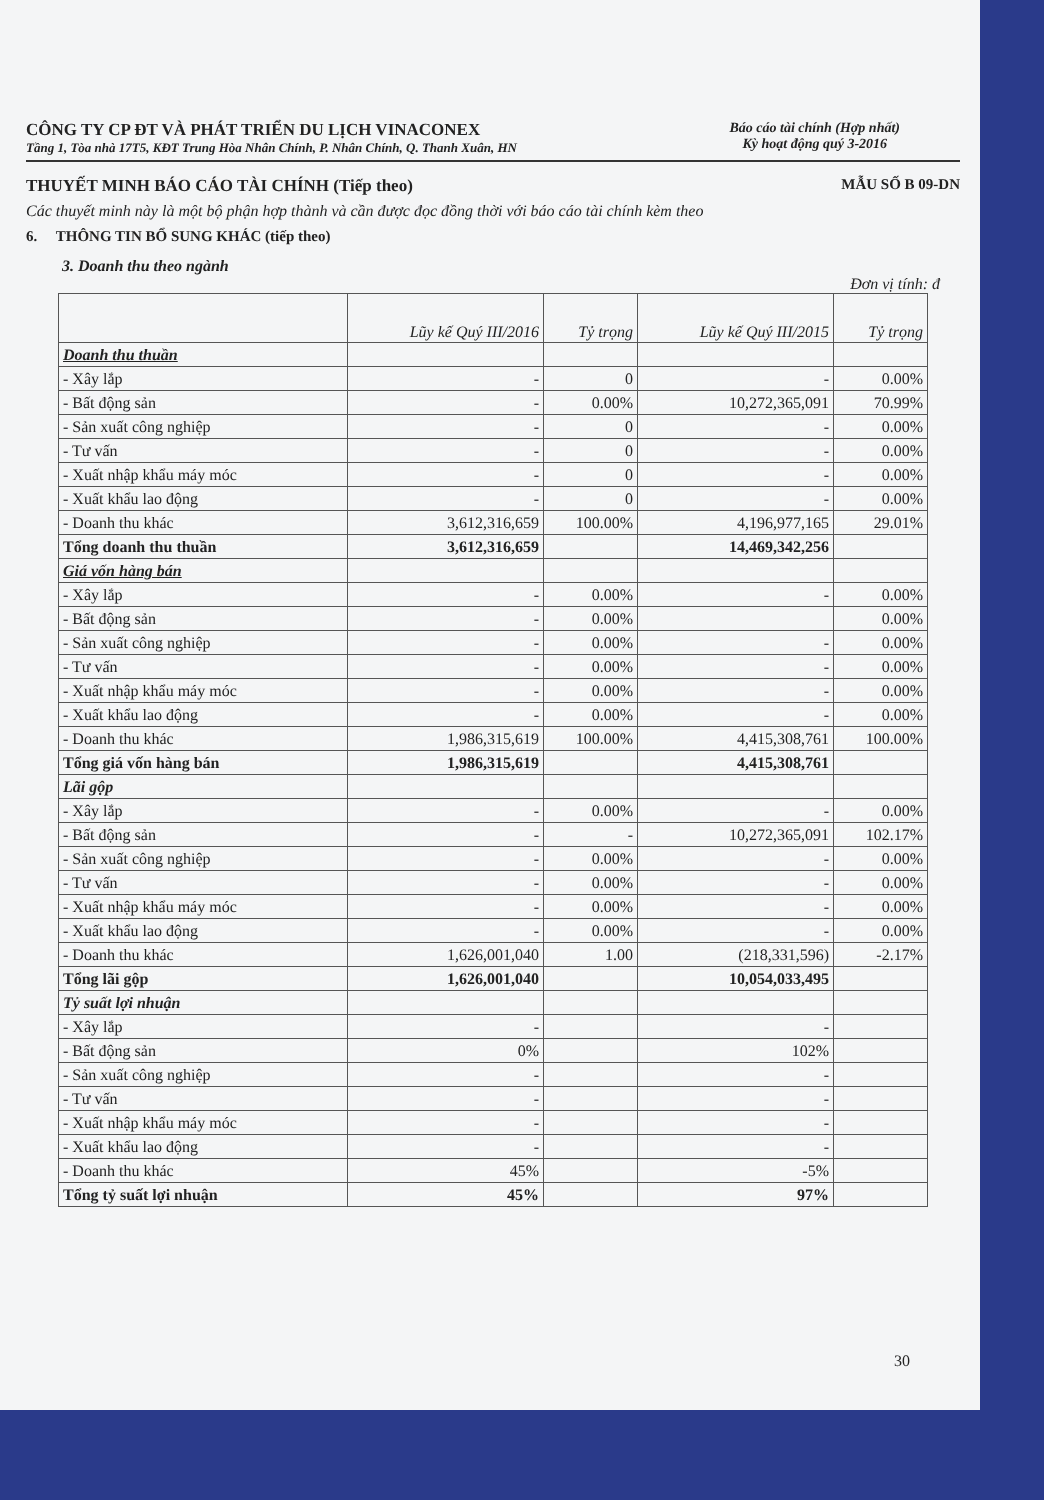CÔNG TY CP ĐT VÀ PHÁT TRIỂN DU LỊCH VINACONEX
Tầng 1, Tòa nhà 17T5, KĐT Trung Hòa Nhân Chính, P. Nhân Chính, Q. Thanh Xuân, HN
Báo cáo tài chính (Hợp nhất)
Kỳ hoạt động quý 3-2016
THUYẾT MINH BÁO CÁO TÀI CHÍNH (Tiếp theo)
MẪU SỐ B 09-DN
Các thuyết minh này là một bộ phận hợp thành và cần được đọc đồng thời với báo cáo tài chính kèm theo
6. THÔNG TIN BỔ SUNG KHÁC (tiếp theo)
3. Doanh thu theo ngành
Đơn vị tính: đ
| | Lũy kế Quý III/2016 | Tỷ trọng | Lũy kế Quý III/2015 | Tỷ trọng |
| --- | --- | --- | --- | --- |
| Doanh thu thuần | | | | |
| - Xây lắp | - | 0 | - | 0.00% |
| - Bất động sản | - | 0.00% | 10,272,365,091 | 70.99% |
| - Sản xuất công nghiệp | - | 0 | - | 0.00% |
| - Tư vấn | - | 0 | - | 0.00% |
| - Xuất nhập khẩu máy móc | - | 0 | - | 0.00% |
| - Xuất khẩu lao động | - | 0 | - | 0.00% |
| - Doanh thu khác | 3,612,316,659 | 100.00% | 4,196,977,165 | 29.01% |
| Tổng doanh thu thuần | 3,612,316,659 | | 14,469,342,256 | |
| Giá vốn hàng bán | | | | |
| - Xây lắp | - | 0.00% | - | 0.00% |
| - Bất động sản | - | 0.00% | | 0.00% |
| - Sản xuất công nghiệp | - | 0.00% | - | 0.00% |
| - Tư vấn | - | 0.00% | - | 0.00% |
| - Xuất nhập khẩu máy móc | - | 0.00% | - | 0.00% |
| - Xuất khẩu lao động | - | 0.00% | - | 0.00% |
| - Doanh thu khác | 1,986,315,619 | 100.00% | 4,415,308,761 | 100.00% |
| Tổng giá vốn hàng bán | 1,986,315,619 | | 4,415,308,761 | |
| Lãi gộp | | | | |
| - Xây lắp | - | 0.00% | - | 0.00% |
| - Bất động sản | - | - | 10,272,365,091 | 102.17% |
| - Sản xuất công nghiệp | - | 0.00% | - | 0.00% |
| - Tư vấn | - | 0.00% | - | 0.00% |
| - Xuất nhập khẩu máy móc | - | 0.00% | - | 0.00% |
| - Xuất khẩu lao động | - | 0.00% | - | 0.00% |
| - Doanh thu khác | 1,626,001,040 | 1.00 | (218,331,596) | -2.17% |
| Tổng lãi gộp | 1,626,001,040 | | 10,054,033,495 | |
| Tỷ suất lợi nhuận | | | | |
| - Xây lắp | - | | - | |
| - Bất động sản | 0% | | 102% | |
| - Sản xuất công nghiệp | - | | - | |
| - Tư vấn | - | | - | |
| - Xuất nhập khẩu máy móc | - | | - | |
| - Xuất khẩu lao động | - | | - | |
| - Doanh thu khác | 45% | | -5% | |
| Tổng tỷ suất lợi nhuận | 45% | | 97% | |
30